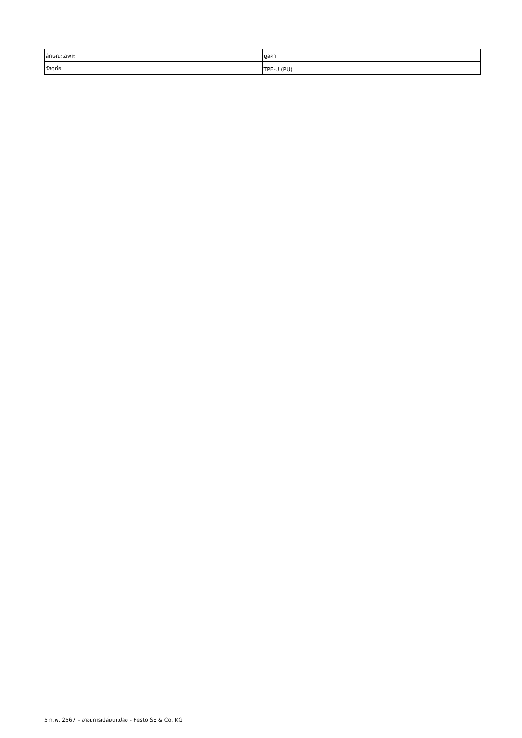| ลักษณะเฉพาะ | มูลค่า |
| วัสดุท่อ | TPE-U (PU) |
5 ก.พ. 2567 – อาจมีการเปลี่ยนแปลง - Festo SE & Co. KG